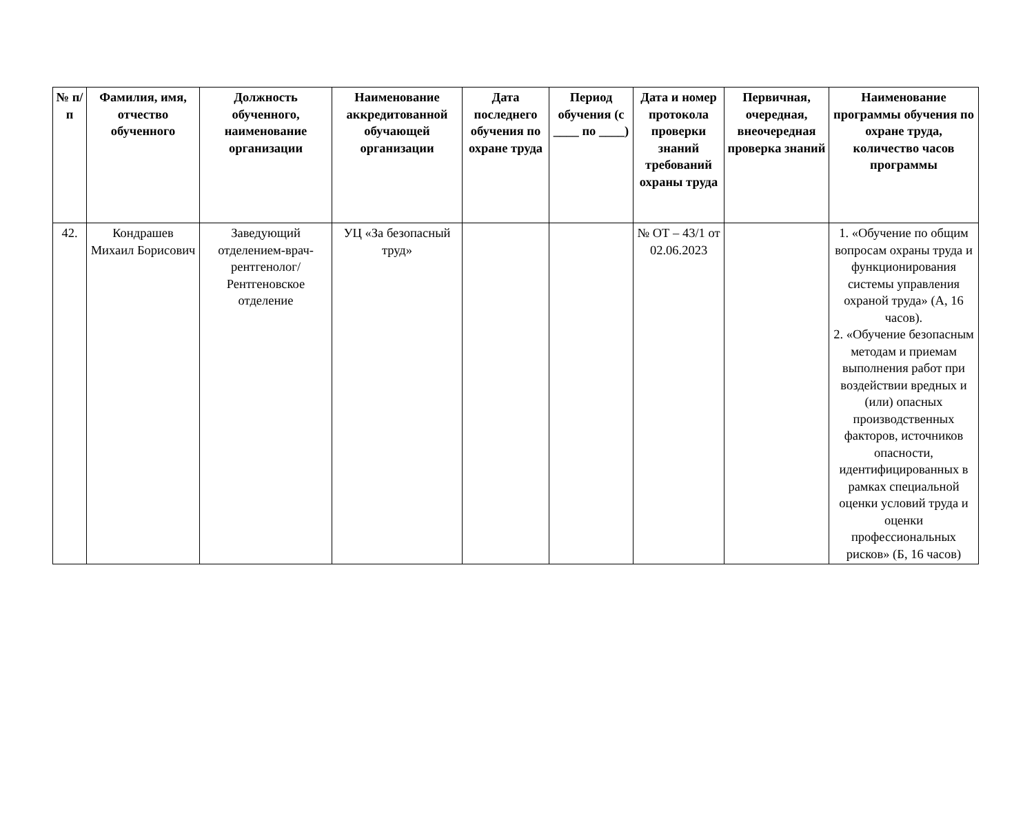| № п/п | Фамилия, имя, отчество обученного | Должность обученного, наименование организации | Наименование аккредитованной обучающей организации | Дата последнего обучения по охране труда | Период обучения (с ____ по ____) | Дата и номер протокола проверки знаний требований охраны труда | Первичная, очередная, внеочередная проверка знаний | Наименование программы обучения по охране труда, количество часов программы |
| --- | --- | --- | --- | --- | --- | --- | --- | --- |
| 42. | Кондрашев Михаил Борисович | Заведующий отделением-врач-рентгенолог/ Рентгеновское отделение | УЦ «За безопасный труд» | | | № ОТ – 43/1 от 02.06.2023 | | 1. «Обучение по общим вопросам охраны труда и функционирования системы управления охраной труда» (А, 16 часов). 2. «Обучение безопасным методам и приемам выполнения работ при воздействии вредных и (или) опасных производственных факторов, источников опасности, идентифицированных в рамках специальной оценки условий труда и оценки профессиональных рисков» (Б, 16 часов) |